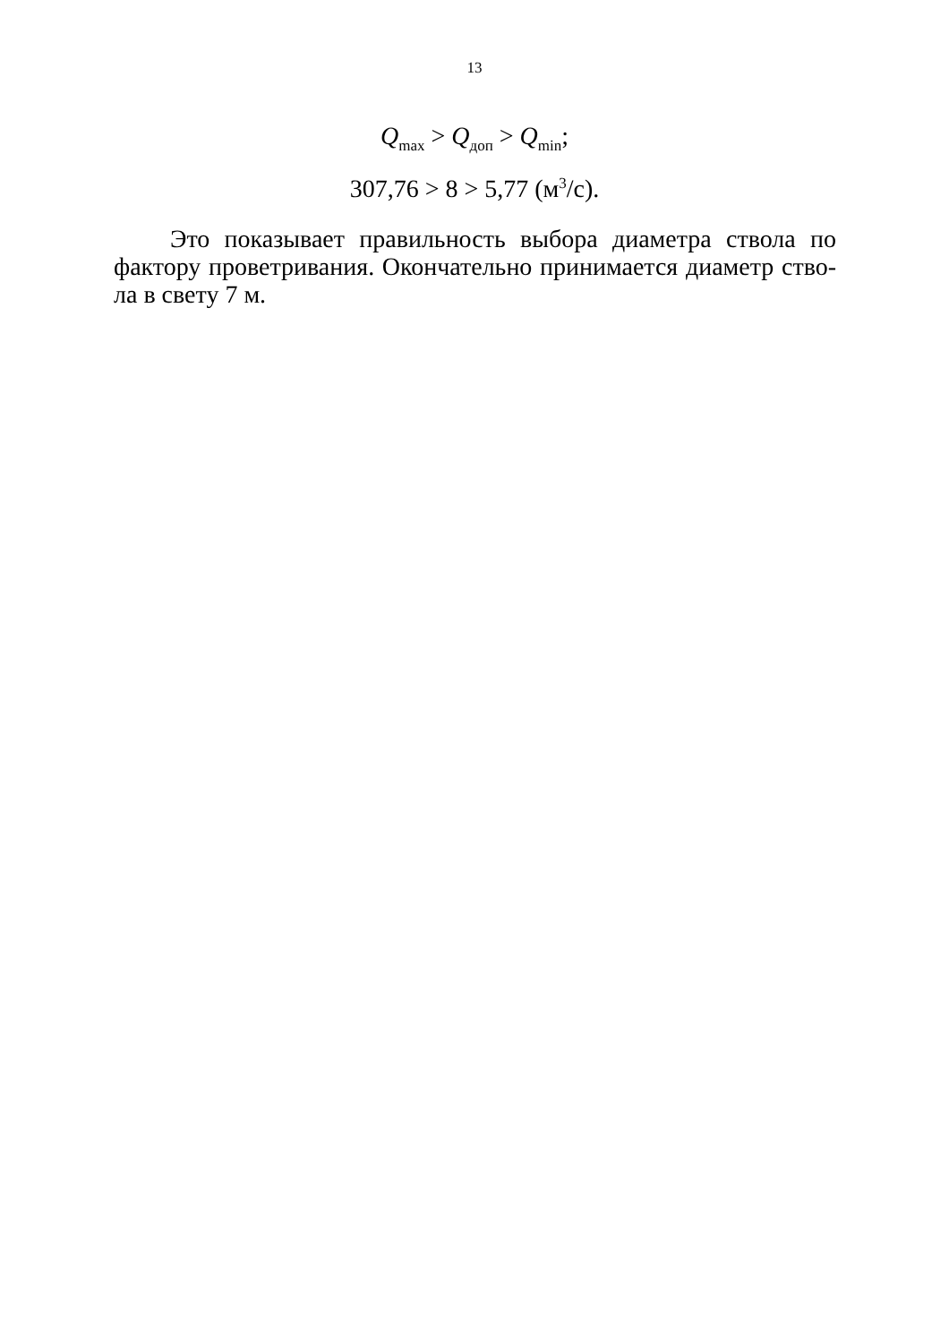13
Q<sub>max</sub> > Q<sub>доп</sub> > Q<sub>min</sub>;
307,76 > 8 > 5,77 (м<sup>3</sup>/с).
Это показывает правильность выбора диаметра ствола по фактору проветривания. Окончательно принимается диаметр ство-ла в свету 7 м.